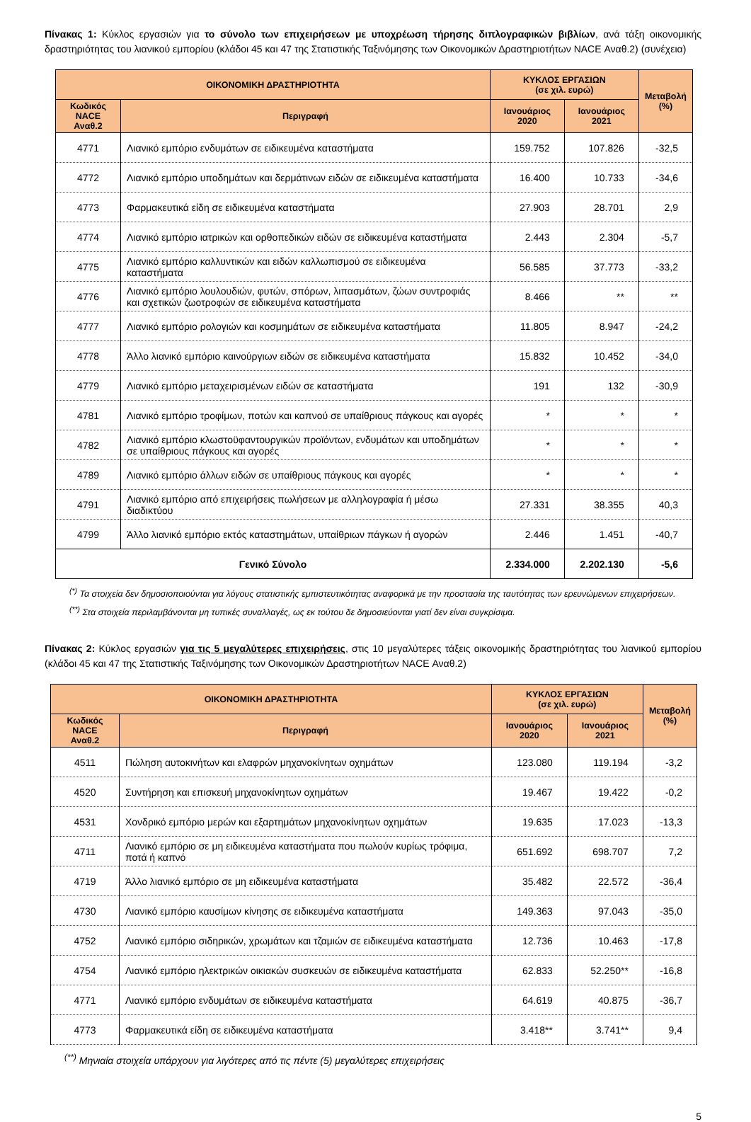Πίνακας 1: Κύκλος εργασιών για το σύνολο των επιχειρήσεων με υποχρέωση τήρησης διπλογραφικών βιβλίων, ανά τάξη οικονομικής δραστηριότητας του λιανικού εμπορίου (κλάδοι 45 και 47 της Στατιστικής Ταξινόμησης των Οικονομικών Δραστηριοτήτων NACE Αναθ.2) (συνέχεια)
| ΟΙΚΟΝΟΜΙΚΗ ΔΡΑΣΤΗΡΙΟΤΗΤΑ | | ΚΥΚΛΟΣ ΕΡΓΑΣΙΩΝ (σε χιλ. ευρώ) | | Μεταβολή (%) |
| --- | --- | --- | --- | --- |
| Κωδικός NACE Αναθ.2 | Περιγραφή | Ιανουάριος 2020 | Ιανουάριος 2021 | |
| 4771 | Λιανικό εμπόριο ενδυμάτων σε ειδικευμένα καταστήματα | 159.752 | 107.826 | -32,5 |
| 4772 | Λιανικό εμπόριο υποδημάτων και δερμάτινων ειδών σε ειδικευμένα καταστήματα | 16.400 | 10.733 | -34,6 |
| 4773 | Φαρμακευτικά είδη σε ειδικευμένα καταστήματα | 27.903 | 28.701 | 2,9 |
| 4774 | Λιανικό εμπόριο ιατρικών και ορθοπεδικών ειδών σε ειδικευμένα καταστήματα | 2.443 | 2.304 | -5,7 |
| 4775 | Λιανικό εμπόριο καλλυντικών και ειδών καλλωπισμού σε ειδικευμένα καταστήματα | 56.585 | 37.773 | -33,2 |
| 4776 | Λιανικό εμπόριο λουλουδιών, φυτών, σπόρων, λιπασμάτων, ζώων συντροφιάς και σχετικών ζωοτροφών σε ειδικευμένα καταστήματα | 8.466 | ** | ** |
| 4777 | Λιανικό εμπόριο ρολογιών και κοσμημάτων σε ειδικευμένα καταστήματα | 11.805 | 8.947 | -24,2 |
| 4778 | Άλλο λιανικό εμπόριο καινούργιων ειδών σε ειδικευμένα καταστήματα | 15.832 | 10.452 | -34,0 |
| 4779 | Λιανικό εμπόριο μεταχειρισμένων ειδών σε καταστήματα | 191 | 132 | -30,9 |
| 4781 | Λιανικό εμπόριο τροφίμων, ποτών και καπνού σε υπαίθριους πάγκους και αγορές | * | * | * |
| 4782 | Λιανικό εμπόριο κλωστοϋφαντουργικών προϊόντων, ενδυμάτων και υποδημάτων σε υπαίθριους πάγκους και αγορές | * | * | * |
| 4789 | Λιανικό εμπόριο άλλων ειδών σε υπαίθριους πάγκους και αγορές | * | * | * |
| 4791 | Λιανικό εμπόριο από επιχειρήσεις πωλήσεων με αλληλογραφία ή μέσω διαδικτύου | 27.331 | 38.355 | 40,3 |
| 4799 | Άλλο λιανικό εμπόριο εκτός καταστημάτων, υπαίθριων πάγκων ή αγορών | 2.446 | 1.451 | -40,7 |
| Γενικό Σύνολο | | 2.334.000 | 2.202.130 | -5,6 |
<sup>(*)</sup> Τα στοιχεία δεν δημοσιοποιούνται για λόγους στατιστικής εμπιστευτικότητας αναφορικά με την προστασία της ταυτότητας των ερευνώμενων επιχειρήσεων.
<sup>(**)</sup> Στα στοιχεία περιλαμβάνονται μη τυπικές συναλλαγές, ως εκ τούτου δε δημοσιεύονται γιατί δεν είναι συγκρίσιμα.
Πίνακας 2: Κύκλος εργασιών για τις 5 μεγαλύτερες επιχειρήσεις, στις 10 μεγαλύτερες τάξεις οικονομικής δραστηριότητας του λιανικού εμπορίου (κλάδοι 45 και 47 της Στατιστικής Ταξινόμησης των Οικονομικών Δραστηριοτήτων NACE Αναθ.2)
| ΟΙΚΟΝΟΜΙΚΗ ΔΡΑΣΤΗΡΙΟΤΗΤΑ | | ΚΥΚΛΟΣ ΕΡΓΑΣΙΩΝ (σε χιλ. ευρώ) | | Μεταβολή (%) |
| --- | --- | --- | --- | --- |
| Κωδικός NACE Αναθ.2 | Περιγραφή | Ιανουάριος 2020 | Ιανουάριος 2021 | |
| 4511 | Πώληση αυτοκινήτων και ελαφρών μηχανοκίνητων οχημάτων | 123.080 | 119.194 | -3,2 |
| 4520 | Συντήρηση και επισκευή μηχανοκίνητων οχημάτων | 19.467 | 19.422 | -0,2 |
| 4531 | Χονδρικό εμπόριο μερών και εξαρτημάτων μηχανοκίνητων οχημάτων | 19.635 | 17.023 | -13,3 |
| 4711 | Λιανικό εμπόριο σε μη ειδικευμένα καταστήματα που πωλούν κυρίως τρόφιμα, ποτά ή καπνό | 651.692 | 698.707 | 7,2 |
| 4719 | Άλλο λιανικό εμπόριο σε μη ειδικευμένα καταστήματα | 35.482 | 22.572 | -36,4 |
| 4730 | Λιανικό εμπόριο καυσίμων κίνησης σε ειδικευμένα καταστήματα | 149.363 | 97.043 | -35,0 |
| 4752 | Λιανικό εμπόριο σιδηρικών, χρωμάτων και τζαμιών σε ειδικευμένα καταστήματα | 12.736 | 10.463 | -17,8 |
| 4754 | Λιανικό εμπόριο ηλεκτρικών οικιακών συσκευών σε ειδικευμένα καταστήματα | 62.833 | 52.250** | -16,8 |
| 4771 | Λιανικό εμπόριο ενδυμάτων σε ειδικευμένα καταστήματα | 64.619 | 40.875 | -36,7 |
| 4773 | Φαρμακευτικά είδη σε ειδικευμένα καταστήματα | 3.418** | 3.741** | 9,4 |
<sup>(**)</sup> Μηνιαία στοιχεία υπάρχουν για λιγότερες από τις πέντε (5) μεγαλύτερες επιχειρήσεις
5